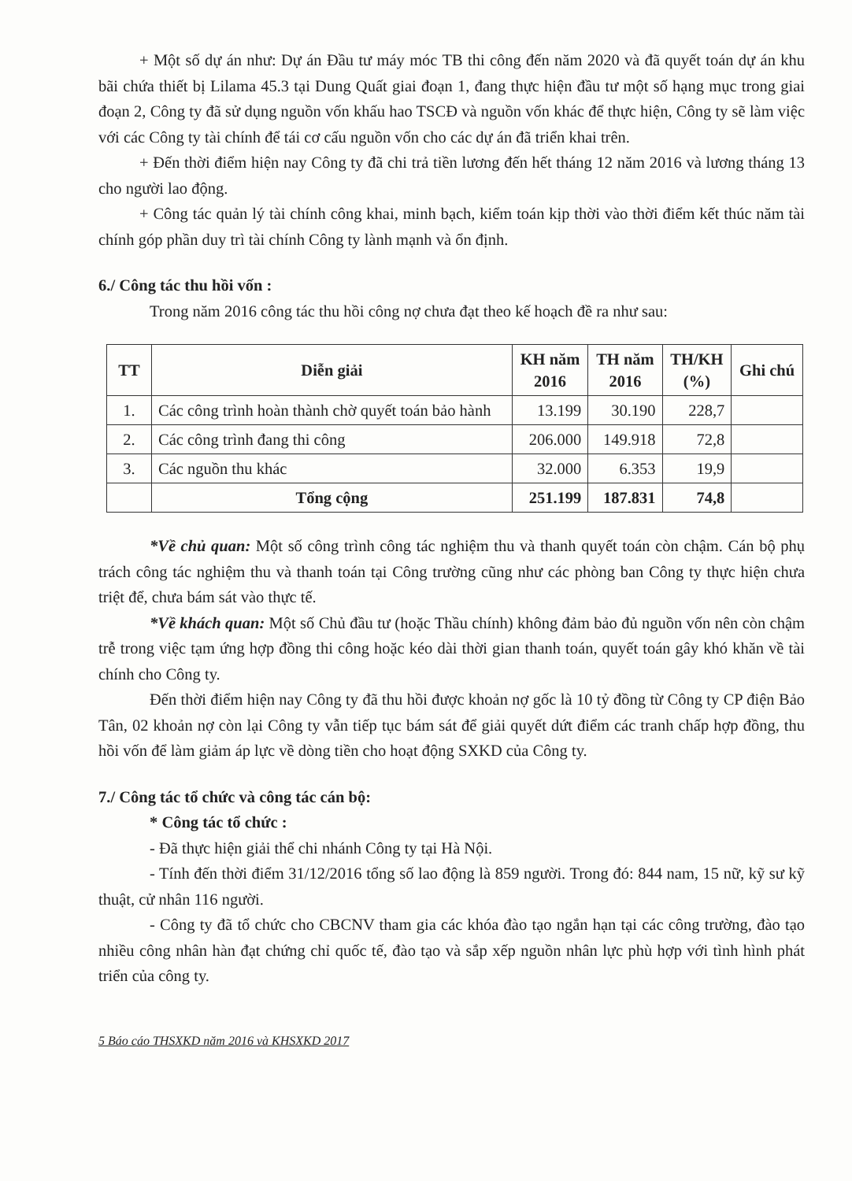+ Một số dự án như: Dự án Đầu tư máy móc TB thi công đến năm 2020 và đã quyết toán dự án khu bãi chứa thiết bị Lilama 45.3 tại Dung Quất giai đoạn 1, đang thực hiện đầu tư một số hạng mục trong giai đoạn 2, Công ty đã sử dụng nguồn vốn khấu hao TSCĐ và nguồn vốn khác để thực hiện, Công ty sẽ làm việc với các Công ty tài chính để tái cơ cấu nguồn vốn cho các dự án đã triển khai trên.
+ Đến thời điểm hiện nay Công ty đã chi trả tiền lương đến hết tháng 12 năm 2016 và lương tháng 13 cho người lao động.
+ Công tác quản lý tài chính công khai, minh bạch, kiểm toán kịp thời vào thời điểm kết thúc năm tài chính góp phần duy trì tài chính Công ty lành mạnh và ổn định.
6./ Công tác thu hồi vốn :
Trong năm 2016 công tác thu hồi công nợ chưa đạt theo kế hoạch đề ra như sau:
| TT | Diễn giải | KH năm 2016 | TH năm 2016 | TH/KH (%) | Ghi chú |
| --- | --- | --- | --- | --- | --- |
| 1. | Các công trình hoàn thành chờ quyết toán bảo hành | 13.199 | 30.190 | 228,7 | |
| 2. | Các công trình đang thi công | 206.000 | 149.918 | 72,8 | |
| 3. | Các nguồn thu khác | 32.000 | 6.353 | 19,9 | |
| | Tổng cộng | 251.199 | 187.831 | 74,8 | |
*Về chủ quan: Một số công trình công tác nghiệm thu và thanh quyết toán còn chậm. Cán bộ phụ trách công tác nghiệm thu và thanh toán tại Công trường cũng như các phòng ban Công ty thực hiện chưa triệt để, chưa bám sát vào thực tế.
*Về khách quan: Một số Chủ đầu tư (hoặc Thầu chính) không đảm bảo đủ nguồn vốn nên còn chậm trễ trong việc tạm ứng hợp đồng thi công hoặc kéo dài thời gian thanh toán, quyết toán gây khó khăn về tài chính cho Công ty.
Đến thời điểm hiện nay Công ty đã thu hồi được khoản nợ gốc là 10 tỷ đồng từ Công ty CP điện Bảo Tân, 02 khoản nợ còn lại Công ty vẫn tiếp tục bám sát để giải quyết dứt điểm các tranh chấp hợp đồng, thu hồi vốn để làm giảm áp lực về dòng tiền cho hoạt động SXKD của Công ty.
7./ Công tác tổ chức và công tác cán bộ:
* Công tác tổ chức :
- Đã thực hiện giải thể chi nhánh Công ty tại Hà Nội.
- Tính đến thời điểm 31/12/2016 tổng số lao động là 859 người. Trong đó: 844 nam, 15 nữ, kỹ sư kỹ thuật, cử nhân 116 người.
- Công ty đã tổ chức cho CBCNV tham gia các khóa đào tạo ngắn hạn tại các công trường, đào tạo nhiều công nhân hàn đạt chứng chỉ quốc tế, đào tạo và sắp xếp nguồn nhân lực phù hợp với tình hình phát triển của công ty.
5 Báo cáo THSXKD năm 2016 và KHSXKD 2017